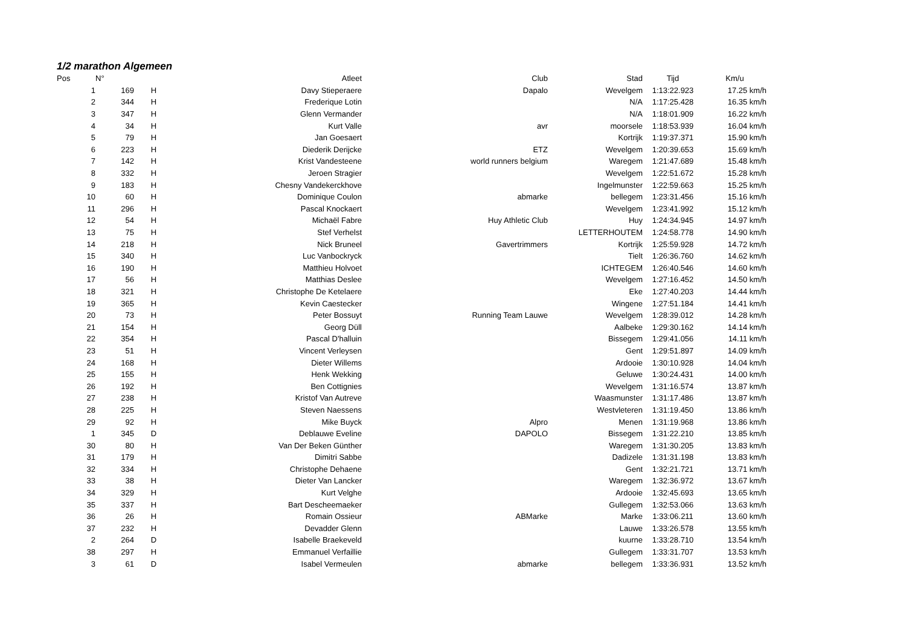1/2 marathon Algemeen
| Pos | N° | | | Atleet | Club | Stad | Tijd | Km/u |
| --- | --- | --- | --- | --- | --- | --- | --- | --- |
| 1 | 169 | H | | Davy Stieperaere | Dapalo | Wevelgem | 1:13:22.923 | 17.25 km/h |
| 2 | 344 | H | | Frederique Lotin | | N/A | 1:17:25.428 | 16.35 km/h |
| 3 | 347 | H | | Glenn Vermander | | N/A | 1:18:01.909 | 16.22 km/h |
| 4 | 34 | H | | Kurt Valle | avr | moorsele | 1:18:53.939 | 16.04 km/h |
| 5 | 79 | H | | Jan Goesaert | | Kortrijk | 1:19:37.371 | 15.90 km/h |
| 6 | 223 | H | | Diederik Derijcke | ETZ | Wevelgem | 1:20:39.653 | 15.69 km/h |
| 7 | 142 | H | | Krist Vandesteene | world runners belgium | Waregem | 1:21:47.689 | 15.48 km/h |
| 8 | 332 | H | | Jeroen Stragier | | Wevelgem | 1:22:51.672 | 15.28 km/h |
| 9 | 183 | H | | Chesny Vandekerckhove | | Ingelmunster | 1:22:59.663 | 15.25 km/h |
| 10 | 60 | H | | Dominique Coulon | abmarke | bellegem | 1:23:31.456 | 15.16 km/h |
| 11 | 296 | H | | Pascal Knockaert | | Wevelgem | 1:23:41.992 | 15.12 km/h |
| 12 | 54 | H | | Michaël Fabre | Huy Athletic Club | Huy | 1:24:34.945 | 14.97 km/h |
| 13 | 75 | H | | Stef Verhelst | | LETTERHOUTEM | 1:24:58.778 | 14.90 km/h |
| 14 | 218 | H | | Nick Bruneel | Gavertrimmers | Kortrijk | 1:25:59.928 | 14.72 km/h |
| 15 | 340 | H | | Luc Vanbockryck | | Tielt | 1:26:36.760 | 14.62 km/h |
| 16 | 190 | H | | Matthieu Holvoet | | ICHTEGEM | 1:26:40.546 | 14.60 km/h |
| 17 | 56 | H | | Matthias Deslee | | Wevelgem | 1:27:16.452 | 14.50 km/h |
| 18 | 321 | H | | Christophe De Ketelaere | | Eke | 1:27:40.203 | 14.44 km/h |
| 19 | 365 | H | | Kevin Caestecker | | Wingene | 1:27:51.184 | 14.41 km/h |
| 20 | 73 | H | | Peter Bossuyt | Running Team Lauwe | Wevelgem | 1:28:39.012 | 14.28 km/h |
| 21 | 154 | H | | Georg Düll | | Aalbeke | 1:29:30.162 | 14.14 km/h |
| 22 | 354 | H | | Pascal D'halluin | | Bissegem | 1:29:41.056 | 14.11 km/h |
| 23 | 51 | H | | Vincent Verleysen | | Gent | 1:29:51.897 | 14.09 km/h |
| 24 | 168 | H | | Dieter Willems | | Ardooie | 1:30:10.928 | 14.04 km/h |
| 25 | 155 | H | | Henk Wekking | | Geluwe | 1:30:24.431 | 14.00 km/h |
| 26 | 192 | H | | Ben Cottignies | | Wevelgem | 1:31:16.574 | 13.87 km/h |
| 27 | 238 | H | | Kristof Van Autreve | | Waasmunster | 1:31:17.486 | 13.87 km/h |
| 28 | 225 | H | | Steven Naessens | | Westvleteren | 1:31:19.450 | 13.86 km/h |
| 29 | 92 | H | | Mike Buyck | Alpro | Menen | 1:31:19.968 | 13.86 km/h |
| 1 | 345 | D | | Deblauwe Eveline | DAPOLO | Bissegem | 1:31:22.210 | 13.85 km/h |
| 30 | 80 | H | | Van Der Beken Günther | | Waregem | 1:31:30.205 | 13.83 km/h |
| 31 | 179 | H | | Dimitri Sabbe | | Dadizele | 1:31:31.198 | 13.83 km/h |
| 32 | 334 | H | | Christophe Dehaene | | Gent | 1:32:21.721 | 13.71 km/h |
| 33 | 38 | H | | Dieter Van Lancker | | Waregem | 1:32:36.972 | 13.67 km/h |
| 34 | 329 | H | | Kurt Velghe | | Ardooie | 1:32:45.693 | 13.65 km/h |
| 35 | 337 | H | | Bart Descheemaeker | | Gullegem | 1:32:53.066 | 13.63 km/h |
| 36 | 26 | H | | Romain Ossieur | ABMarke | Marke | 1:33:06.211 | 13.60 km/h |
| 37 | 232 | H | | Devadder Glenn | | Lauwe | 1:33:26.578 | 13.55 km/h |
| 2 | 264 | D | | Isabelle Braekeveld | | kuurne | 1:33:28.710 | 13.54 km/h |
| 38 | 297 | H | | Emmanuel Verfaillie | | Gullegem | 1:33:31.707 | 13.53 km/h |
| 3 | 61 | D | | Isabel Vermeulen | abmarke | bellegem | 1:33:36.931 | 13.52 km/h |